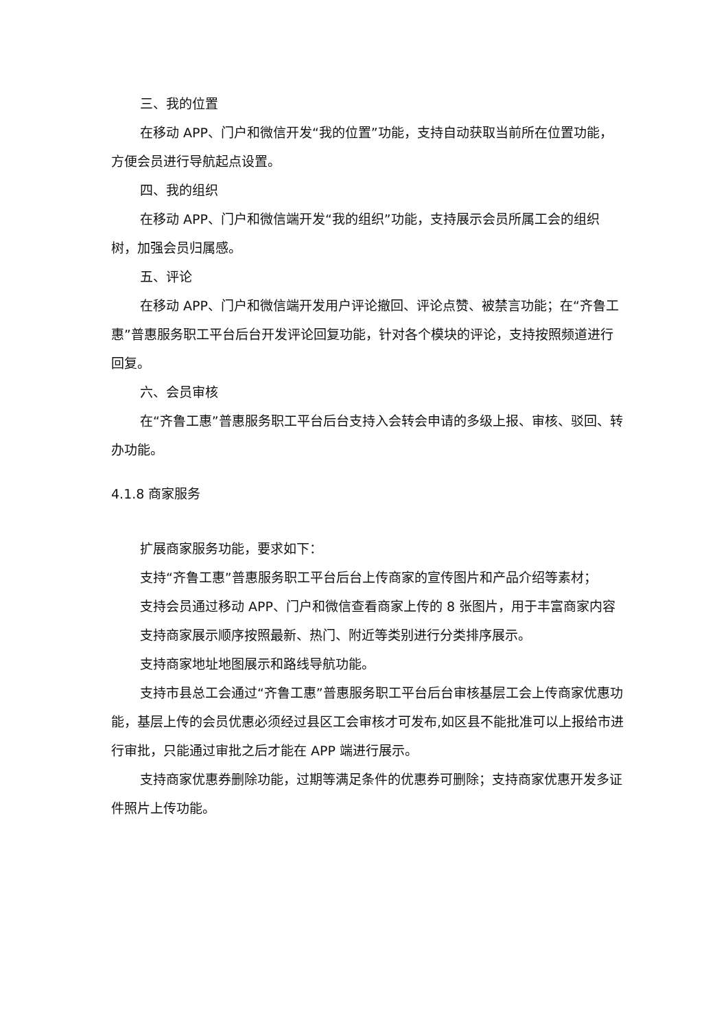三、我的位置
在移动 APP、门户和微信开发“我的位置”功能，支持自动获取当前所在位置功能，方便会员进行导航起点设置。
四、我的组织
在移动 APP、门户和微信端开发“我的组织”功能，支持展示会员所属工会的组织树，加强会员归属感。
五、评论
在移动 APP、门户和微信端开发用户评论撤回、评论点赞、被禁言功能；在“齐鲁工惠”普惠服务职工平台后台开发评论回复功能，针对各个模块的评论，支持按照频道进行回复。
六、会员审核
在“齐鲁工惠”普惠服务职工平台后台支持入会转会申请的多级上报、审核、驳回、转办功能。
4.1.8 商家服务
扩展商家服务功能，要求如下：
支持“齐鲁工惠”普惠服务职工平台后台上传商家的宣传图片和产品介绍等素材；
支持会员通过移动 APP、门户和微信查看商家上传的 8 张图片，用于丰富商家内容
支持商家展示顺序按照最新、热门、附近等类别进行分类排序展示。
支持商家地址地图展示和路线导航功能。
支持市县总工会通过“齐鲁工惠”普惠服务职工平台后台审核基层工会上传商家优惠功能，基层上传的会员优惠必须经过县区工会审核才可发布,如区县不能批准可以上报给市进行审批，只能通过审批之后才能在 APP 端进行展示。
支持商家优惠券删除功能，过期等满足条件的优惠券可删除；支持商家优惠开发多证件照片上传功能。